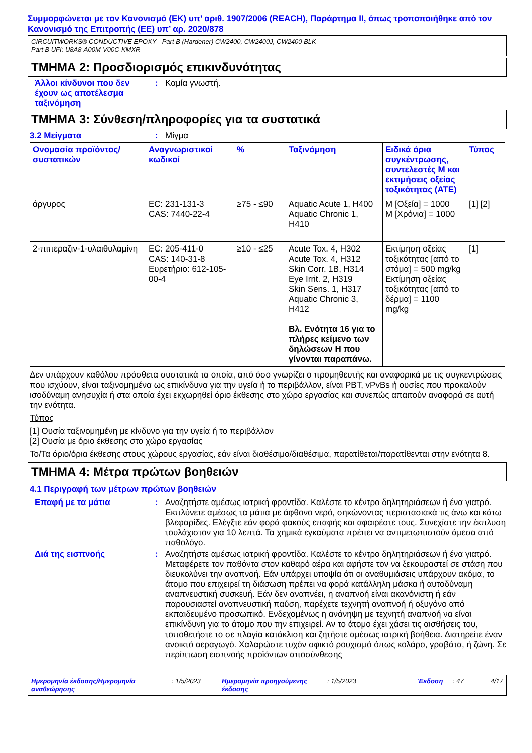Συμμορφώνεται με τον Κανονισμό (ΕΚ) υπ’ αριθ. 1907/2006 (REACH), Παράρτημα II, όπως τροποποιήθηκε από τον Κανονισμό της Επιτροπής (ΕΕ) υπ’ αρ. 2020/878
CIRCUITWORKS® CONDUCTIVE EPOXY - Part B (Hardener) CW2400, CW2400J, CW2400 BLK
Part B UFI: U8A8-A00M-V00C-KMXR
ΤΜΗΜΑ 2: Προσδιορισμός επικινδυνότητας
Άλλοι κίνδυνοι που δεν έχουν ως αποτέλεσμα ταξινόμηση
: Καμία γνωστή.
ΤΜΗΜΑ 3: Σύνθεση/πληροφορίες για τα συστατικά
3.2 Μείγματα : Μίγμα
| Ονομασία προϊόντος/ συστατικών | Αναγνωριστικοί κωδικοί | % | Ταξινόμηση | Ειδικά όρια συγκέντρωσης, συντελεστές Μ και εκτιμήσεις οξείας τοξικότητας (ATE) | Τύπος |
| --- | --- | --- | --- | --- | --- |
| άργυρος | EC: 231-131-3 CAS: 7440-22-4 | ≥75 - ≤90 | Aquatic Acute 1, H400 Aquatic Chronic 1, H410 | M [Οξεία] = 1000 M [Χρόνια] = 1000 | [1] [2] |
| 2-πιπεραζιν-1-υλαιθυλαμίνη | EC: 205-411-0 CAS: 140-31-8 Ευρετήριο: 612-105-00-4 | ≥10 - ≤25 | Acute Tox. 4, H302 Acute Tox. 4, H312 Skin Corr. 1B, H314 Eye Irrit. 2, H319 Skin Sens. 1, H317 Aquatic Chronic 3, H412 Βλ. Ενότητα 16 για το πλήρες κείμενο των δηλώσεων H που γίνονται παραπάνω. | Εκτίμηση οξείας τοξικότητας [από το στόμα] = 500 mg/kg Εκτίμηση οξείας τοξικότητας [από το δέρμα] = 1100 mg/kg | [1] |
Δεν υπάρχουν καθόλου πρόσθετα συστατικά τα οποία, από όσο γνωρίζει ο προμηθευτής και αναφορικά με τις συγκεντρώσεις που ισχύουν, είναι ταξινομημένα ως επικίνδυνα για την υγεία ή το περιβάλλον, είναι PBT, vPvBs ή ουσίες που προκαλούν ισοδύναμη ανησυχία ή στα οποία έχει εκχωρηθεί όριο έκθεσης στο χώρο εργασίας και συνεπώς απαιτούν αναφορά σε αυτή την ενότητα.
Τύπος
[1] Ουσία ταξινομημένη με κίνδυνο για την υγεία ή το περιβάλλον
[2] Ουσία με όριο έκθεσης στο χώρο εργασίας
Το/Τα όριο/όρια έκθεσης στους χώρους εργασίας, εάν είναι διαθέσιμο/διαθέσιμα, παρατίθεται/παρατίθενται στην ενότητα 8.
ΤΜΗΜΑ 4: Μέτρα πρώτων βοηθειών
4.1 Περιγραφή των μέτρων πρώτων βοηθειών
Επαφή με τα μάτια : Αναζητήστε αμέσως ιατρική φροντίδα. Καλέστε το κέντρο δηλητηριάσεων ή ένα γιατρό. Εκπλύνετε αμέσως τα μάτια με άφθονο νερό, σηκώνοντας περιστασιακά τις άνω και κάτω βλεφαρίδες. Ελέγξτε εάν φορά φακούς επαφής και αφαιρέστε τους. Συνεχίστε την έκπλυση τουλάχιστον για 10 λεπτά. Τα χημικά εγκαύματα πρέπει να αντιμετωπιστούν άμεσα από παθολόγο.
Διά της εισπνοής : Αναζητήστε αμέσως ιατρική φροντίδα. Καλέστε το κέντρο δηλητηριάσεων ή ένα γιατρό. Μεταφέρετε τον παθόντα στον καθαρό αέρα και αφήστε τον να ξεκουραστεί σε στάση που διευκολύνει την αναπνοή. Εάν υπάρχει υποψία ότι οι αναθυμιάσεις υπάρχουν ακόμα, το άτομο που επιχειρεί τη διάσωση πρέπει να φορά κατάλληλη μάσκα ή αυτοδύναμη αναπνευστική συσκευή. Εάν δεν αναπνέει, η αναπνοή είναι ακανόνιστη ή εάν παρουσιαστεί αναπνευστική παύση, παρέχετε τεχνητή αναπνοή ή οξυγόνο από εκπαιδευμένο προσωπικό. Ενδεχομένως η ανάνηψη με τεχνητή αναπνοή να είναι επικίνδυνη για το άτομο που την επιχειρεί. Αν το άτομο έχει χάσει τις αισθήσεις του, τοποθετήστε το σε πλαγία κατάκλιση και ζητήστε αμέσως ιατρική βοήθεια. Διατηρείτε έναν ανοικτό αεραγωγό. Χαλαρώστε τυχόν σφικτό ρουχισμό όπως κολάρο, γραβάτα, ή ζώνη. Σε περίπτωση εισπνοής προϊόντων αποσύνθεσης
Ημερομηνία έκδοσης/Ημερομηνία αναθεώρησης: 1/5/2023 Ημερομηνία προηγούμενης έκδοσης: 1/5/2023 Έκδοση: 47 4/17